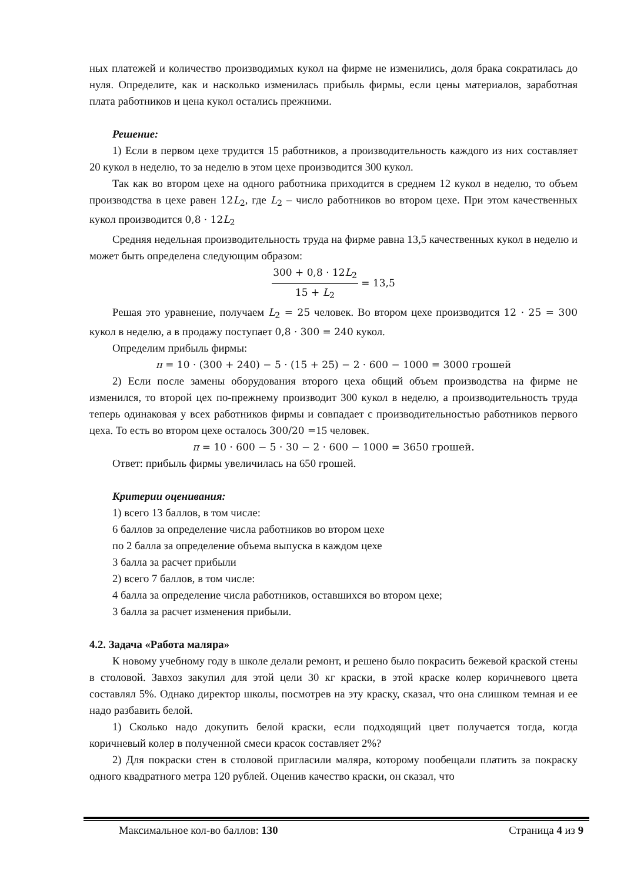ных платежей и количество производимых кукол на фирме не изменились, доля брака сократилась до нуля. Определите, как и насколько изменилась прибыль фирмы, если цены материалов, заработная плата работников и цена кукол остались прежними.
Решение:
1) Если в первом цехе трудится 15 работников, а производительность каждого из них составляет 20 кукол в неделю, то за неделю в этом цехе производится 300 кукол.
Так как во втором цехе на одного работника приходится в среднем 12 кукол в неделю, то объем производства в цехе равен 12L<sub>2</sub>, где L<sub>2</sub> – число работников во втором цехе. При этом качественных кукол производится 0,8 · 12L<sub>2</sub>
Средняя недельная производительность труда на фирме равна 13,5 качественных кукол в неделю и может быть определена следующим образом:
300 + 0,8 · 12L<sub>2</sub> 15 + L<sub>2</sub> = 13,5
Решая это уравнение, получаем L<sub>2</sub> = 25 человек. Во втором цехе производится 12 · 25 = 300 кукол в неделю, а в продажу поступает 0,8 · 300 = 240 кукол.
Определим прибыль фирмы:
π = 10 · (300 + 240) − 5 · (15 + 25) − 2 · 600 − 1000 = 3000 грошей
2) Если после замены оборудования второго цеха общий объем производства на фирме не изменился, то второй цех по-прежнему производит 300 кукол в неделю, а производительность труда теперь одинаковая у всех работников фирмы и совпадает с производительностью работников первого цеха. То есть во втором цехе осталось 300/20 =15 человек.
π = 10 · 600 − 5 · 30 − 2 · 600 − 1000 = 3650 грошей.
Ответ: прибыль фирмы увеличилась на 650 грошей.
Критерии оценивания:
1) всего 13 баллов, в том числе:
6 баллов за определение числа работников во втором цехе
по 2 балла за определение объема выпуска в каждом цехе
3 балла за расчет прибыли
2) всего 7 баллов, в том числе:
4 балла за определение числа работников, оставшихся во втором цехе;
3 балла за расчет изменения прибыли.
4.2. Задача «Работа маляра»
К новому учебному году в школе делали ремонт, и решено было покрасить бежевой краской стены в столовой. Завхоз закупил для этой цели 30 кг краски, в этой краске колер коричневого цвета составлял 5%. Однако директор школы, посмотрев на эту краску, сказал, что она слишком темная и ее надо разбавить белой.
1) Сколько надо докупить белой краски, если подходящий цвет получается тогда, когда коричневый колер в полученной смеси красок составляет 2%?
2) Для покраски стен в столовой пригласили маляра, которому пообещали платить за покраску одного квадратного метра 120 рублей. Оценив качество краски, он сказал, что
Максимальное кол-во баллов: 130 Страница 4 из 9